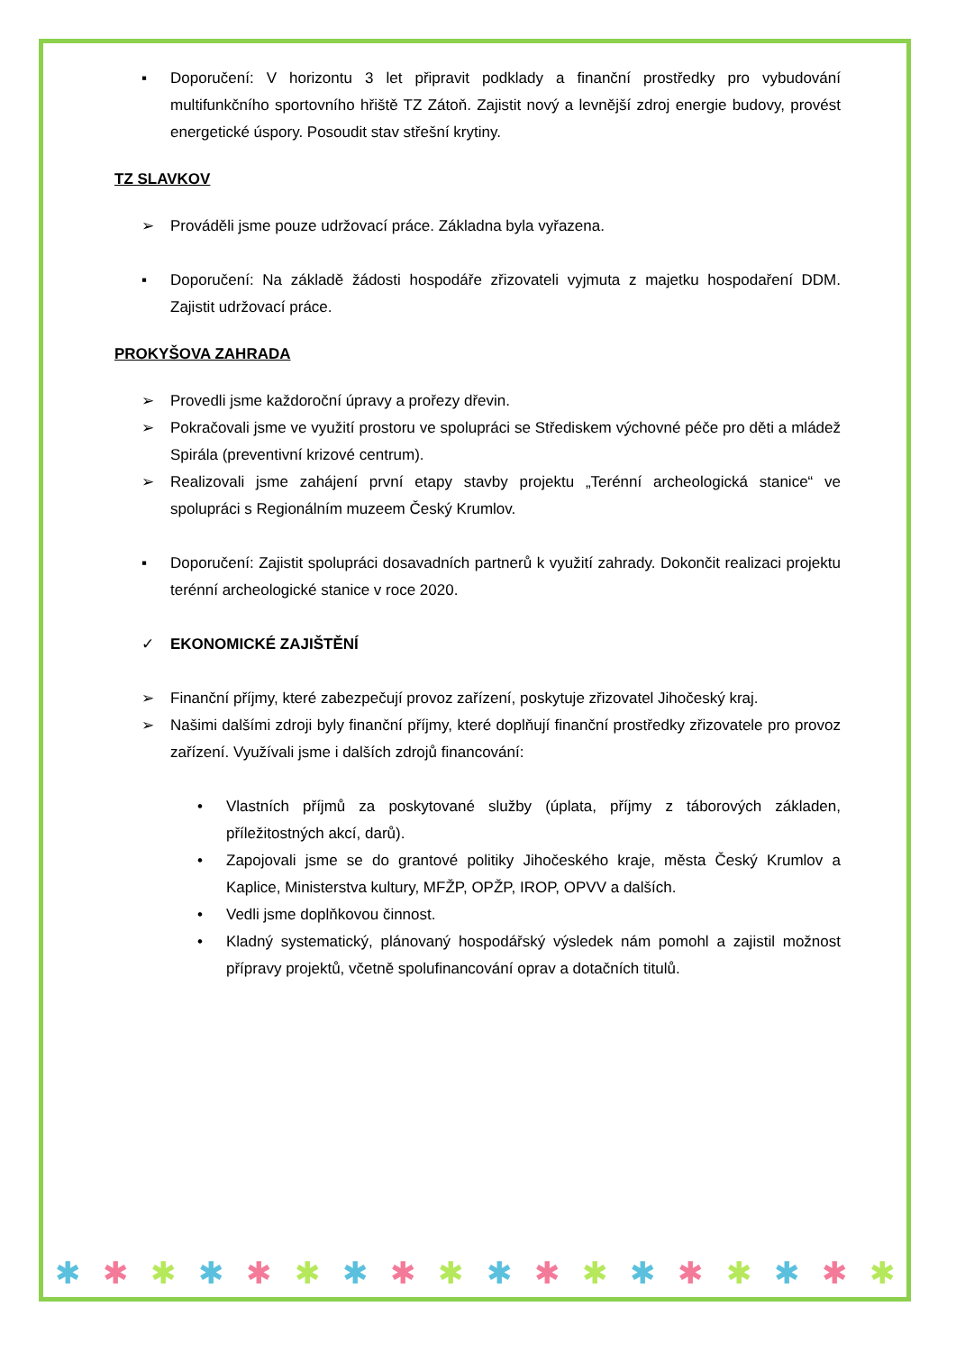▪ Doporučení: V horizontu 3 let připravit podklady a finanční prostředky pro vybudování multifunkčního sportovního hřiště TZ Zátoň. Zajistit nový a levnější zdroj energie budovy, provést energetické úspory. Posoudit stav střešní krytiny.
TZ SLAVKOV
➢ Prováděli jsme pouze udržovací práce. Základna byla vyřazena.
▪ Doporučení: Na základě žádosti hospodáře zřizovateli vyjmuta z majetku hospodaření DDM. Zajistit udržovací práce.
PROKYŠOVA ZAHRADA
➢ Provedli jsme každoroční úpravy a prořezy dřevin.
➢ Pokračovali jsme ve využití prostoru ve spolupráci se Střediskem výchovné péče pro děti a mládež Spirála (preventivní krizové centrum).
➢ Realizovali jsme zahájení první etapy stavby projektu „Terénní archeologická stanice“ ve spolupráci s Regionálním muzeem Český Krumlov.
▪ Doporučení: Zajistit spolupráci dosavadních partnerů k využití zahrady. Dokončit realizaci projektu terénní archeologické stanice v roce 2020.
✓ EKONOMICKÉ ZAJIŠTĚNÍ
➢ Finanční příjmy, které zabezpečují provoz zařízení, poskytuje zřizovatel Jihočeský kraj.
➢ Našimi dalšími zdroji byly finanční příjmy, které doplňují finanční prostředky zřizovatele pro provoz zařízení. Využívali jsme i dalších zdrojů financování:
• Vlastních příjmů za poskytované služby (úplata, příjmy z táborových základen, příležitostných akcí, darů).
• Zapojovali jsme se do grantové politiky Jihočeského kraje, města Český Krumlov a Kaplice, Ministerstva kultury, MFŽP, OPŽP, IROP, OPVV a dalších.
• Vedli jsme doplňkovou činnost.
• Kladný systematický, plánovaný hospodářský výsledek nám pomohl a zajistil možnost přípravy projektů, včetně spolufinancování oprav a dotačních titulů.
✱ ✱ ✱ ✱ ✱ ✱ ✱ ✱ ✱ ✱ ✱ ✱ ✱ ✱ ✱ ✱ ✱ ✱